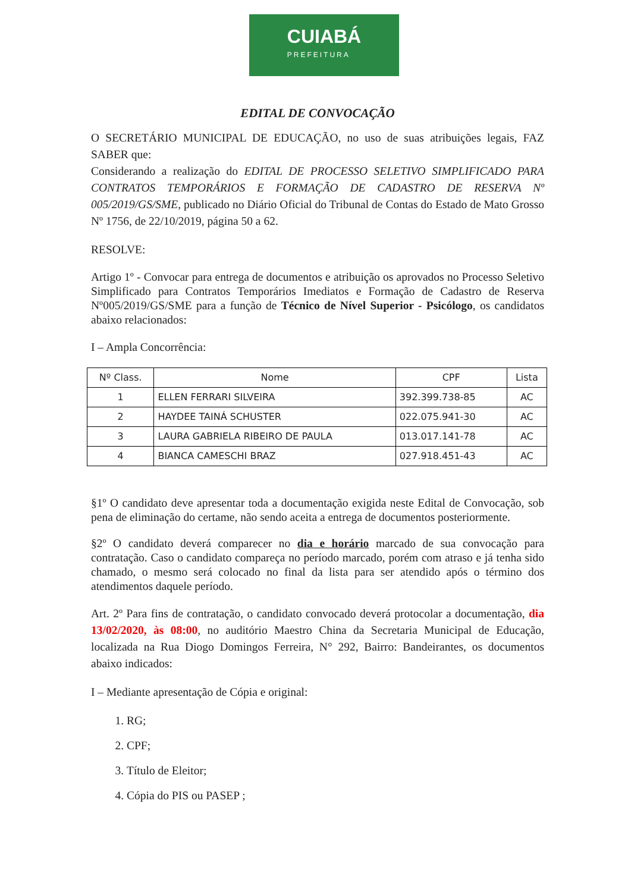CUIABÁ
PREFEITURA
EDITAL DE CONVOCAÇÃO
O SECRETÁRIO MUNICIPAL DE EDUCAÇÃO, no uso de suas atribuições legais, FAZ SABER que:
Considerando a realização do EDITAL DE PROCESSO SELETIVO SIMPLIFICADO PARA CONTRATOS TEMPORÁRIOS E FORMAÇÃO DE CADASTRO DE RESERVA Nº 005/2019/GS/SME, publicado no Diário Oficial do Tribunal de Contas do Estado de Mato Grosso Nº 1756, de 22/10/2019, página 50 a 62.
RESOLVE:
Artigo 1º - Convocar para entrega de documentos e atribuição os aprovados no Processo Seletivo Simplificado para Contratos Temporários Imediatos e Formação de Cadastro de Reserva Nº005/2019/GS/SME para a função de Técnico de Nível Superior - Psicólogo, os candidatos abaixo relacionados:
I – Ampla Concorrência:
| Nº Class. | Nome | CPF | Lista |
| --- | --- | --- | --- |
| 1 | ELLEN FERRARI SILVEIRA | 392.399.738-85 | AC |
| 2 | HAYDEE TAINÁ SCHUSTER | 022.075.941-30 | AC |
| 3 | LAURA GABRIELA RIBEIRO DE PAULA | 013.017.141-78 | AC |
| 4 | BIANCA CAMESCHI BRAZ | 027.918.451-43 | AC |
§1º O candidato deve apresentar toda a documentação exigida neste Edital de Convocação, sob pena de eliminação do certame, não sendo aceita a entrega de documentos posteriormente.
§2º O candidato deverá comparecer no dia e horário marcado de sua convocação para contratação. Caso o candidato compareça no período marcado, porém com atraso e já tenha sido chamado, o mesmo será colocado no final da lista para ser atendido após o término dos atendimentos daquele período.
Art. 2º Para fins de contratação, o candidato convocado deverá protocolar a documentação, dia 13/02/2020, às 08:00, no auditório Maestro China da Secretaria Municipal de Educação, localizada na Rua Diogo Domingos Ferreira, N° 292, Bairro: Bandeirantes, os documentos abaixo indicados:
I – Mediante apresentação de Cópia e original:
1. RG;
2. CPF;
3. Título de Eleitor;
4. Cópia do PIS ou PASEP ;